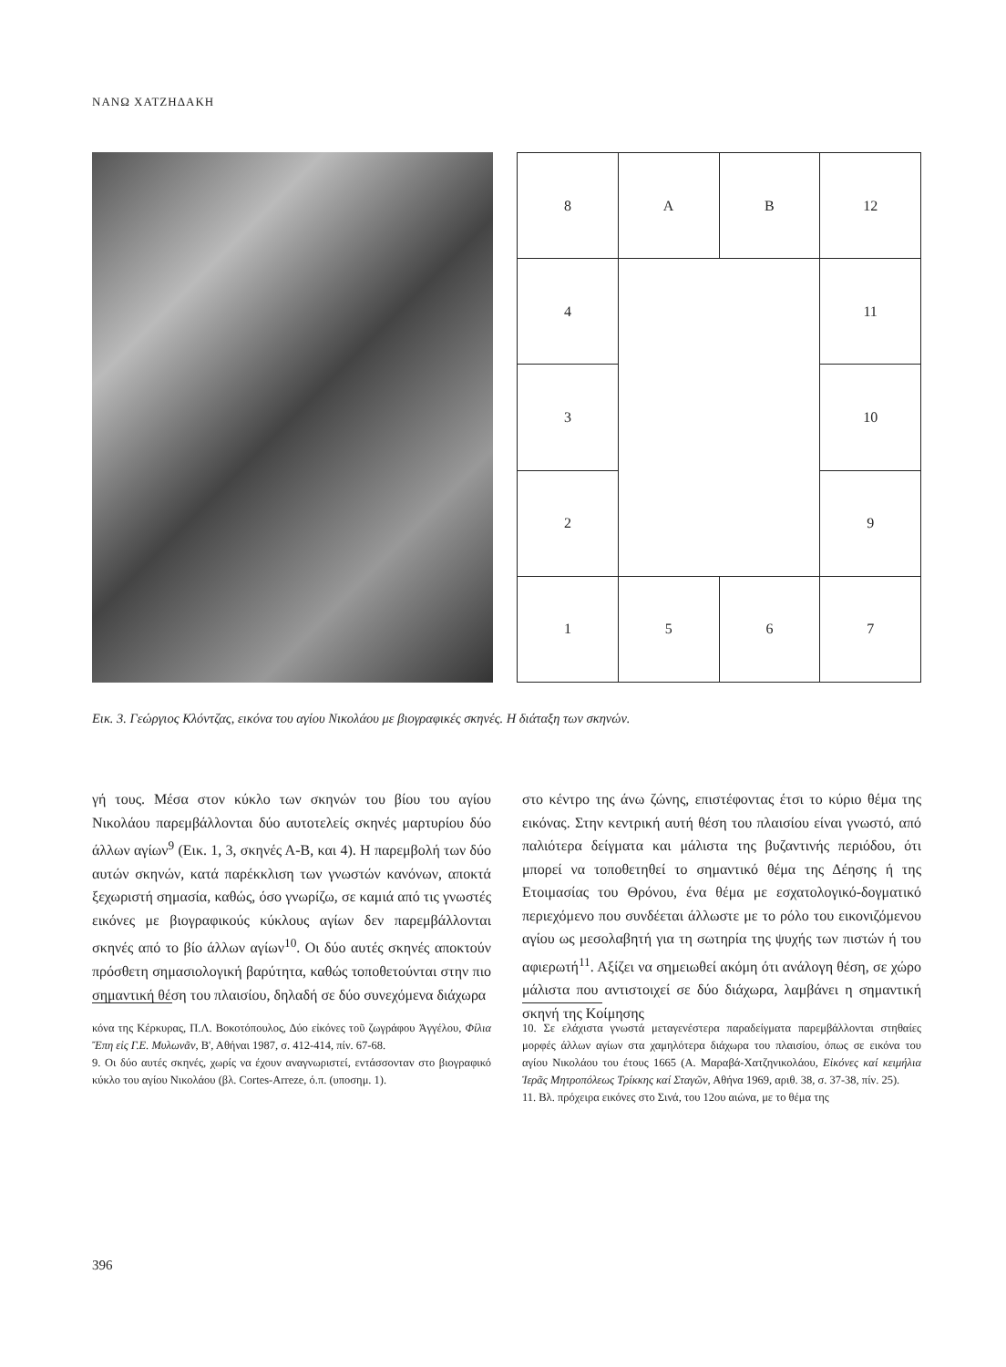ΝΑΝΩ ΧΑΤΖΗΔΑΚΗ
| 8 | Α | Β | 12 |
| 4 | | | 11 |
| 3 | | | 10 |
| 2 | | | 9 |
| 1 | 5 | 6 | 7 |
Εικ. 3. Γεώργιος Κλόντζας, εικόνα του αγίου Νικολάου με βιογραφικές σκηνές. Η διάταξη των σκηνών.
γή τους. Μέσα στον κύκλο των σκηνών του βίου του αγίου Νικολάου παρεμβάλλονται δύο αυτοτελείς σκηνές μαρτυρίου δύο άλλων αγίων<sup>9</sup> (Εικ. 1, 3, σκηνές Α-Β, και 4). Η παρεμβολή των δύο αυτών σκηνών, κατά παρέκκλιση των γνωστών κανόνων, αποκτά ξεχωριστή σημασία, καθώς, όσο γνωρίζω, σε καμιά από τις γνωστές εικόνες με βιογραφικούς κύκλους αγίων δεν παρεμβάλλονται σκηνές από το βίο άλλων αγίων<sup>10</sup>. Οι δύο αυτές σκηνές αποκτούν πρόσθετη σημασιολογική βαρύτητα, καθώς τοποθετούνται στην πιο σημαντική θέση του πλαισίου, δηλαδή σε δύο συνεχόμενα διάχωρα
στο κέντρο της άνω ζώνης, επιστέφοντας έτσι το κύριο θέμα της εικόνας. Στην κεντρική αυτή θέση του πλαισίου είναι γνωστό, από παλιότερα δείγματα και μάλιστα της βυζαντινής περιόδου, ότι μπορεί να τοποθετηθεί το σημαντικό θέμα της Δέησης ή της Ετοιμασίας του Θρόνου, ένα θέμα με εσχατολογικό-δογματικό περιεχόμενο που συνδέεται άλλωστε με το ρόλο του εικονιζόμενου αγίου ως μεσολαβητή για τη σωτηρία της ψυχής των πιστών ή του αφιερωτή<sup>11</sup>. Αξίζει να σημειωθεί ακόμη ότι ανάλογη θέση, σε χώρο μάλιστα που αντιστοιχεί σε δύο διάχωρα, λαμβάνει η σημαντική σκηνή της Κοίμησης
κόνα της Κέρκυρας, Π.Λ. Βοκοτόπουλος, Δύο εἰκόνες τοῦ ζωγράφου Ἀγγέλου, Φίλια Ἔπη εἰς Γ.Ε. Μυλωνᾶν, Β', Αθήναι 1987, σ. 412-414, πίν. 67-68.
9. Οι δύο αυτές σκηνές, χωρίς να έχουν αναγνωριστεί, εντάσσονταν στο βιογραφικό κύκλο του αγίου Νικολάου (βλ. Cortes-Arreze, ό.π. (υποσημ. 1).
10. Σε ελάχιστα γνωστά μεταγενέστερα παραδείγματα παρεμβάλλονται στηθαίες μορφές άλλων αγίων στα χαμηλότερα διάχωρα του πλαισίου, όπως σε εικόνα του αγίου Νικολάου του έτους 1665 (Α. Μαραβά-Χατζηνικολάου, Εἰκόνες καί κειμήλια Ἱερᾶς Μητροπόλεως Τρίκκης καί Σταγῶν, Αθήνα 1969, αριθ. 38, σ. 37-38, πίν. 25).
11. Βλ. πρόχειρα εικόνες στο Σινά, του 12ου αιώνα, με το θέμα της
396